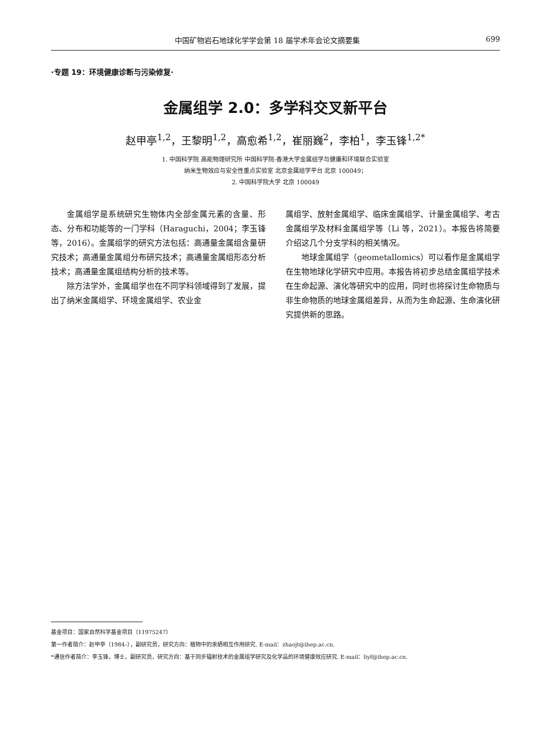中国矿物岩石地球化学学会第 18 届学术年会论文摘要集 699
·专题 19：环境健康诊断与污染修复·
金属组学 2.0：多学科交叉新平台
赵甲亭<sup>1,2</sup>，王黎明<sup>1,2</sup>，高愈希<sup>1,2</sup>，崔丽巍<sup>2</sup>，李柏<sup>1</sup>，李玉锋<sup>1,2*</sup>
1. 中国科学院 高能物理研究所 中国科学院-香港大学金属组学与健康和环境联合实验室
纳米生物效应与安全性重点实验室 北京金属组学平台 北京 100049；
2. 中国科学院大学 北京 100049
金属组学是系统研究生物体内全部金属元素的含量、形态、分布和功能等的一门学科（Haraguchi，2004；李玉锋等，2016）。金属组学的研究方法包括：高通量金属组含量研究技术；高通量金属组分布研究技术；高通量金属组形态分析技术；高通量金属组结构分析的技术等。
除方法学外，金属组学也在不同学科领域得到了发展，提出了纳米金属组学、环境金属组学、农业金
属组学、放射金属组学、临床金属组学、计量金属组学、考古金属组学及材料金属组学等（Li 等，2021）。本报告将简要介绍这几个分支学科的相关情况。
地球金属组学（geometallomics）可以看作是金属组学在生物地球化学研究中应用。本报告将初步总结金属组学技术在生命起源、演化等研究中的应用，同时也将探讨生命物质与非生命物质的地球金属组差异，从而为生命起源、生命演化研究提供新的思路。
基金项目：国家自然科学基金项目（11975247）
第一作者简介：赵甲亭（1984–），副研究员，研究方向：植物中的汞硒相互作用研究. E-mail：zhaojt@ihep.ac.cn.
*通信作者简介：李玉锋，博士，副研究员，研究方向：基于同步辐射技术的金属组学研究及化学品的环境健康效应研究. E-mail：liyf@ihep.ac.cn.